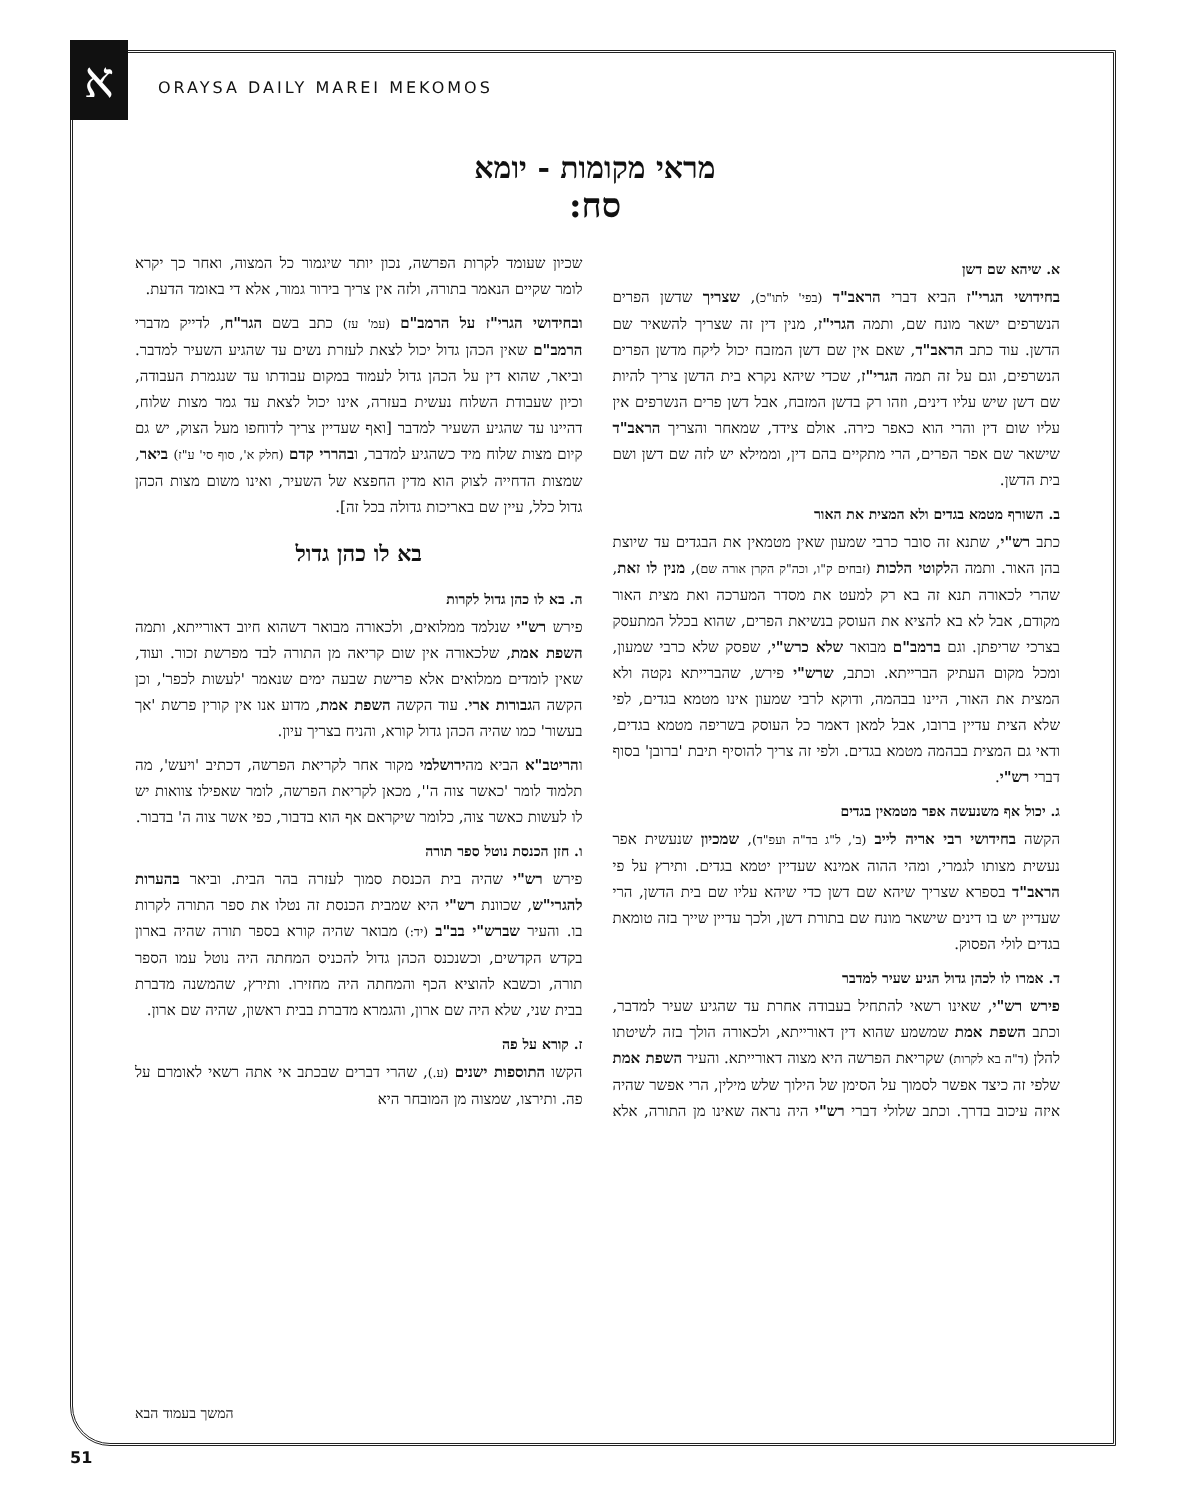א ORAYSA DAILY MAREI MEKOMOS
מראי מקומות - יומא
סח:
א. שיהא שם דשן
בחידושי הגרי"ז הביא דברי הראב"ד (בפי' לתו"כ), שצריך שדשן הפרים הנשרפים ישאר מונח שם, ותמה הגרי"ז, מנין דין זה שצריך להשאיר שם הדשן. עוד כתב הראב"ד, שאם אין שם דשן המזבח יכול ליקח מדשן הפרים הנשרפים, וגם על זה תמה הגרי"ז, שכדי שיהא נקרא בית הדשן צריך להיות שם דשן שיש עליו דינים, וזהו רק בדשן המזבח, אבל דשן פרים הנשרפים אין עליו שום דין והרי הוא כאפר כירה. אולם צידד, שמאחר והצריך הראב"ד שישאר שם אפר הפרים, הרי מתקיים בהם דין, וממילא יש לזה שם דשן ושם בית הדשן.
ב. השורף מטמא בגדים ולא המצית את האור
כתב רש"י, שתנא זה סובר כרבי שמעון שאין מטמאין את הבגדים עד שיוצת בהן האור. ותמה הלקוטי הלכות (זבחים ק"ו, וכה"ק הקרן אורה שם), מנין לו זאת, שהרי לכאורה תנא זה בא רק למעט את מסדר המערכה ואת מצית האור מקודם, אבל לא בא להציא את העוסק בנשיאת הפרים, שהוא בכלל המתעסק בצרכי שריפתן. וגם ברמב"ם מבואר שלא כרש"י, שפסק שלא כרבי שמעון, ומכל מקום העתיק הברייתא. וכתב, שרש"י פירש, שהברייתא נקטה ולא המצית את האור, היינו בבהמה, ודוקא לרבי שמעון אינו מטמא בגדים, לפי שלא הצית עדיין ברובו, אבל למאן דאמר כל העוסק בשריפה מטמא בגדים, ודאי גם המצית בבהמה מטמא בגדים. ולפי זה צריך להוסיף תיבת 'ברובן' בסוף דברי רש"י.
ג. יכול אף משנעשה אפר מטמאין בגדים
הקשה בחידושי רבי אריה לייב (ב', ל"ג בד"ה ועפ"ד), שמכיון שנעשית אפר נעשית מצותו לגמרי, ומהי ההוה אמינא שעדיין יטמא בגדים. ותירץ על פי הראב"ד בספרא שצריך שיהא שם דשן כדי שיהא עליו שם בית הדשן, הרי שעדיין יש בו דינים שישאר מונח שם בתורת דשן, ולכך עדיין שייך בזה טומאת בגדים לולי הפסוק.
ד. אמרו לו לכהן גדול הגיע שעיר למדבר
פירש רש"י, שאינו רשאי להתחיל בעבודה אחרת עד שהגיע שעיר למדבר, וכתב השפת אמת שמשמע שהוא דין דאורייתא, ולכאורה הולך בזה לשיטתו להלן (ד"ה בא לקרות) שקריאת הפרשה היא מצוה דאורייתא. והעיר השפת אמת שלפי זה כיצד אפשר לסמוך על הסימן של הילוך שלש מילין, הרי אפשר שהיה איזה עיכוב בדרך. וכתב שלולי דברי רש"י היה נראה שאינו מן התורה, אלא שכיון שעומד לקרות הפרשה, נכון יותר שיגמור כל המצוה, ואחר כך יקרא לומר שקיים הנאמר בתורה, ולזה אין צריך בירור גמור, אלא די באומד הדעת.
ובחידושי הגרי"ז על הרמב"ם (עמ' עז) כתב בשם הגר"ח, לדייק מדברי הרמב"ם שאין הכהן גדול יכול לצאת לעזרת נשים עד שהגיע השעיר למדבר. וביאר, שהוא דין על הכהן גדול לעמוד במקום עבודתו עד שנגמרת העבודה, וכיון שעבודת השלוח נעשית בעזרה, אינו יכול לצאת עד גמר מצות שלוח, דהיינו עד שהגיע השעיר למדבר [ואף שעדיין צריך לדוחפו מעל הצוק, יש גם קיום מצות שלוח מיד כשהגיע למדבר, ובהררי קדם (חלק א', סוף סי' ע"ז) ביאר, שמצות הדחייה לצוק הוא מדין החפצא של השעיר, ואינו משום מצות הכהן גדול כלל, עיין שם באריכות גדולה בכל זה].
בא לו כהן גדול
ה. בא לו כהן גדול לקרות
פירש רש"י שנלמד ממלואים, ולכאורה מבואר דשהוא חיוב דאורייתא, ותמה השפת אמת, שלכאורה אין שום קריאה מן התורה לבד מפרשת זכור. ועוד, שאין לומדים ממלואים אלא פרישת שבעה ימים שנאמר 'לעשות לכפר', וכן הקשה הגבורות ארי. עוד הקשה השפת אמת, מדוע אנו אין קורין פרשת 'אך בעשור' כמו שהיה הכהן גדול קורא, והניח בצריך עיון.
והריטב"א הביא מהירושלמי מקור אחר לקריאת הפרשה, דכתיב 'ויעש', מה תלמוד לומר 'כאשר צוה ה'', מכאן לקריאת הפרשה, לומר שאפילו צוואות יש לו לעשות כאשר צוה, כלומר שיקראם אף הוא בדבור, כפי אשר צוה ה' בדבור.
ו. חזן הכנסת נוטל ספר תורה
פירש רש"י שהיה בית הכנסת סמוך לעזרה בהר הבית. וביאר בהערות להגרי"ש, שכוונת רש"י היא שמבית הכנסת זה נטלו את ספר התורה לקרות בו. והעיר שברש"י בב"ב (יד:) מבואר שהיה קורא בספר תורה שהיה בארון בקדש הקדשים, וכשנכנס הכהן גדול להכניס המחתה היה נוטל עמו הספר תורה, וכשבא להוציא הכף והמחתה היה מחזירו. ותירץ, שהמשנה מדברת בבית שני, שלא היה שם ארון, והגמרא מדברת בבית ראשון, שהיה שם ארון.
ז. קורא על פה
הקשו התוספות ישנים (ע.), שהרי דברים שבכתב אי אתה רשאי לאומרם על פה. ותירצו, שמצוה מן המובחר היא
המשך בעמוד הבא
51